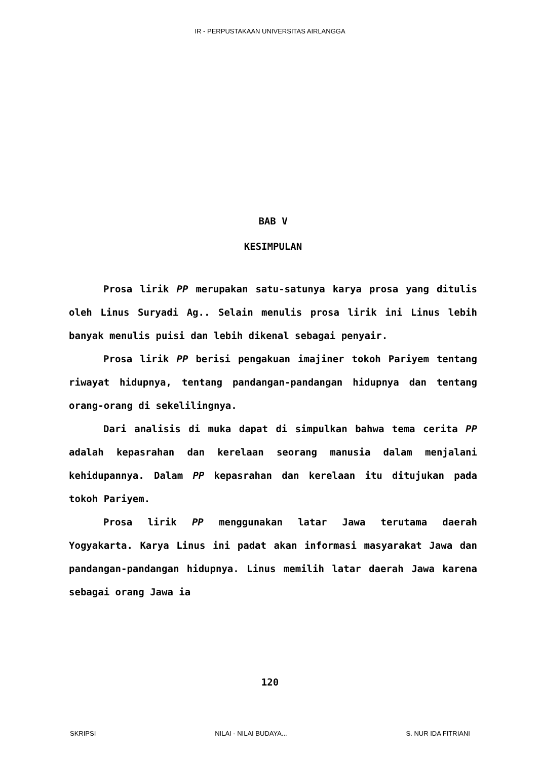IR - PERPUSTAKAAN UNIVERSITAS AIRLANGGA
BAB V
KESIMPULAN
Prosa lirik PP merupakan satu-satunya karya prosa yang ditulis oleh Linus Suryadi Ag.. Selain menulis prosa lirik ini Linus lebih banyak menulis puisi dan lebih dikenal sebagai penyair.
Prosa lirik PP berisi pengakuan imajiner tokoh Pariyem tentang riwayat hidupnya, tentang pandangan-pandangan hidupnya dan tentang orang-orang di sekelilingnya.
Dari analisis di muka dapat di simpulkan bahwa tema cerita PP adalah kepasrahan dan kerelaan seorang manusia dalam menjalani kehidupannya. Dalam PP kepasrahan dan kerelaan itu ditujukan pada tokoh Pariyem.
Prosa lirik PP menggunakan latar Jawa terutama daerah Yogyakarta. Karya Linus ini padat akan informasi masyarakat Jawa dan pandangan-pandangan hidupnya. Linus memilih latar daerah Jawa karena sebagai orang Jawa ia
120
SKRIPSI NILAI - NILAI BUDAYA... S. NUR IDA FITRIANI